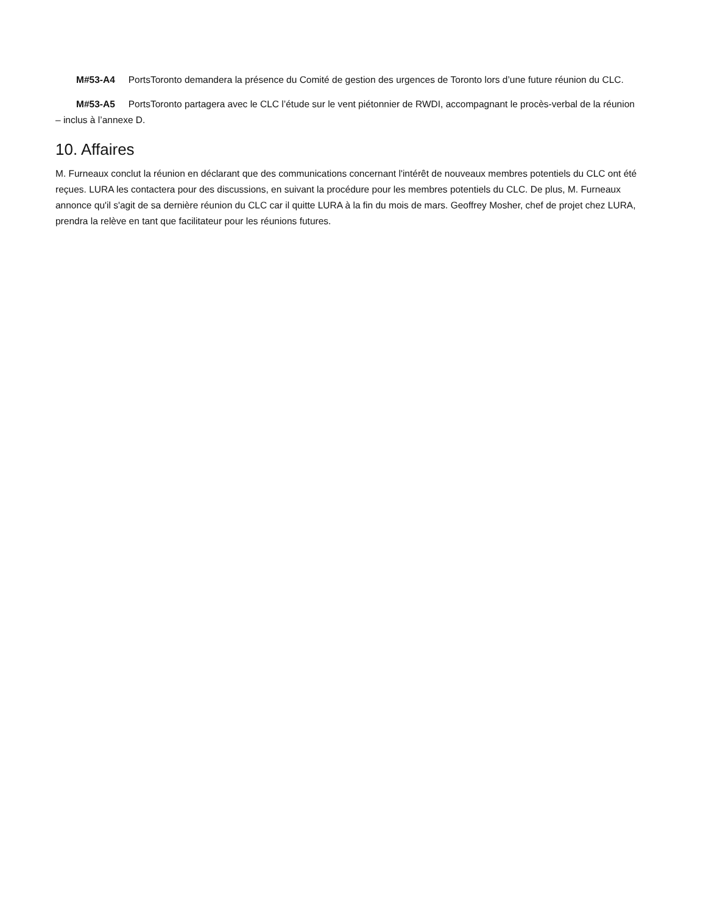M#53-A4 PortsToronto demandera la présence du Comité de gestion des urgences de Toronto lors d’une future réunion du CLC.
M#53-A5 PortsToronto partagera avec le CLC l’étude sur le vent piétonnier de RWDI, accompagnant le procès-verbal de la réunion – inclus à l’annexe D.
10. Affaires
M. Furneaux conclut la réunion en déclarant que des communications concernant l'intérêt de nouveaux membres potentiels du CLC ont été reçues. LURA les contactera pour des discussions, en suivant la procédure pour les membres potentiels du CLC. De plus, M. Furneaux annonce qu'il s'agit de sa dernière réunion du CLC car il quitte LURA à la fin du mois de mars. Geoffrey Mosher, chef de projet chez LURA, prendra la relève en tant que facilitateur pour les réunions futures.